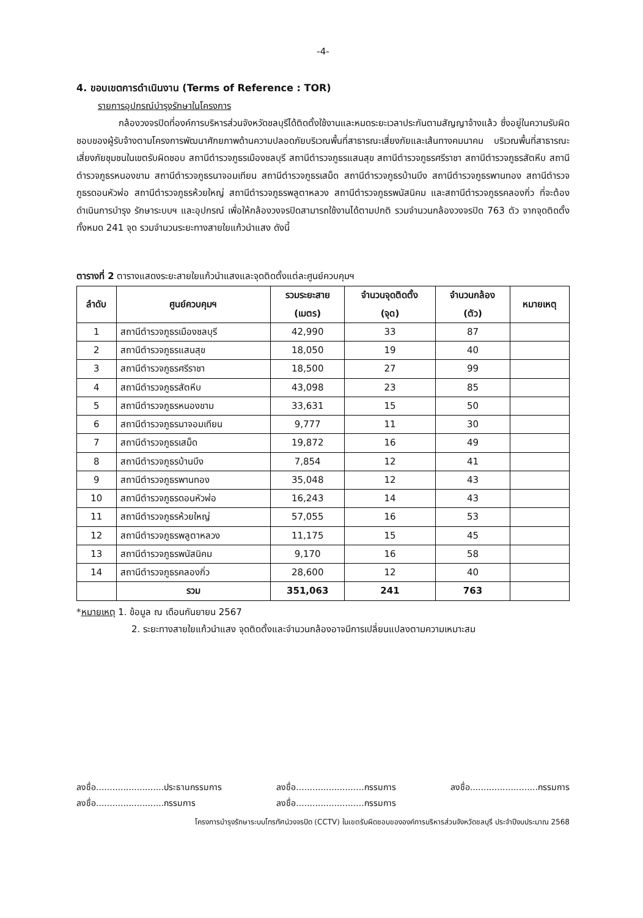-4-
4. ขอบเขตการดำเนินงาน (Terms of Reference : TOR)
รายการอุปกรณ์บำรุงรักษาในโครงการ
กล้องวงจรปิดที่องค์การบริหารส่วนจังหวัดชลบุรีได้ติดตั้งใช้งานและหมดระยะเวลาประกันตามสัญญาจ้างแล้ว ซึ่งอยู่ในความรับผิดชอบของผู้รับจ้างตามโครงการพัฒนาศักยภาพด้านความปลอดภัยบริเวณพื้นที่สาธารณะเสี่ยงภัยและเส้นทางคมนาคม บริเวณพื้นที่สาธารณะเสี่ยงภัยชุมชนในเขตรับผิดชอบ สถานีตำรวจภูธรเมืองชลบุรี สถานีตำรวจภูธรแสนสุข สถานีตำรวจภูธรศรีราชา สถานีตำรวจภูธรสัตหีบ สถานีตำรวจภูธรหนองขาม สถานีตำรวจภูธรนาจอมเทียน สถานีตำรวจภูธรเสม็ด สถานีตำรวจภูธรบ้านบึง สถานีตำรวจภูธรพานทอง สถานีตำรวจภูธรดอนหัวฬ่อ สถานีตำรวจภูธรห้วยใหญ่ สถานีตำรวจภูธรพลูตาหลวง สถานีตำรวจภูธรพนัสนิคม และสถานีตำรวจภูธรคลองกิ่ว ที่จะต้องดำเนินการบำรุง รักษาระบบฯ และอุปกรณ์ เพื่อให้กล้องวงจรปิดสามารถใช้งานได้ตามปกติ รวมจำนวนกล้องวงจรปิด 763 ตัว จากจุดติดตั้งทั้งหมด 241 จุด รวมจำนวนระยะทางสายใยแก้วนำแสง ดังนี้
ตารางที่ 2 ตารางแสดงระยะสายใยแก้วนำแสงและจุดติดตั้งแต่ละศูนย์ควบคุมฯ
| ลำดับ | ศูนย์ควบคุมฯ | รวมระยะสาย (เมตร) | จำนวนจุดติดตั้ง (จุด) | จำนวนกล้อง (ตัว) | หมายเหตุ |
| --- | --- | --- | --- | --- | --- |
| 1 | สถานีตำรวจภูธรเมืองชลบุรี | 42,990 | 33 | 87 | |
| 2 | สถานีตำรวจภูธรแสนสุข | 18,050 | 19 | 40 | |
| 3 | สถานีตำรวจภูธรศรีราชา | 18,500 | 27 | 99 | |
| 4 | สถานีตำรวจภูธรสัตหีบ | 43,098 | 23 | 85 | |
| 5 | สถานีตำรวจภูธรหนองขาม | 33,631 | 15 | 50 | |
| 6 | สถานีตำรวจภูธรนาจอมเทียน | 9,777 | 11 | 30 | |
| 7 | สถานีตำรวจภูธรเสม็ด | 19,872 | 16 | 49 | |
| 8 | สถานีตำรวจภูธรบ้านบึง | 7,854 | 12 | 41 | |
| 9 | สถานีตำรวจภูธรพานทอง | 35,048 | 12 | 43 | |
| 10 | สถานีตำรวจภูธรดอนหัวฬ่อ | 16,243 | 14 | 43 | |
| 11 | สถานีตำรวจภูธรห้วยใหญ่ | 57,055 | 16 | 53 | |
| 12 | สถานีตำรวจภูธรพลูตาหลวง | 11,175 | 15 | 45 | |
| 13 | สถานีตำรวจภูธรพนัสนิคม | 9,170 | 16 | 58 | |
| 14 | สถานีตำรวจภูธรคลองกิ่ว | 28,600 | 12 | 40 | |
| | รวม | 351,063 | 241 | 763 | |
*หมายเหตุ 1. ข้อมูล ณ เดือนกันยายน 2567
2. ระยะทางสายใยแก้วนำแสง จุดติดตั้งและจำนวนกล้องอาจมีการเปลี่ยนแปลงตามความเหมาะสม
ลงชื่อ.........................ประธานกรรมการ
ลงชื่อ.........................กรรมการ
ลงชื่อ.........................กรรมการ
ลงชื่อ.........................กรรมการ
ลงชื่อ.........................กรรมการ
โครงการบำรุงรักษาระบบโทรทัศน์วงจรปิด (CCTV) ในเขตรับผิดชอบขององค์การบริหารส่วนจังหวัดชลบุรี ประจำปีงบประมาณ 2568